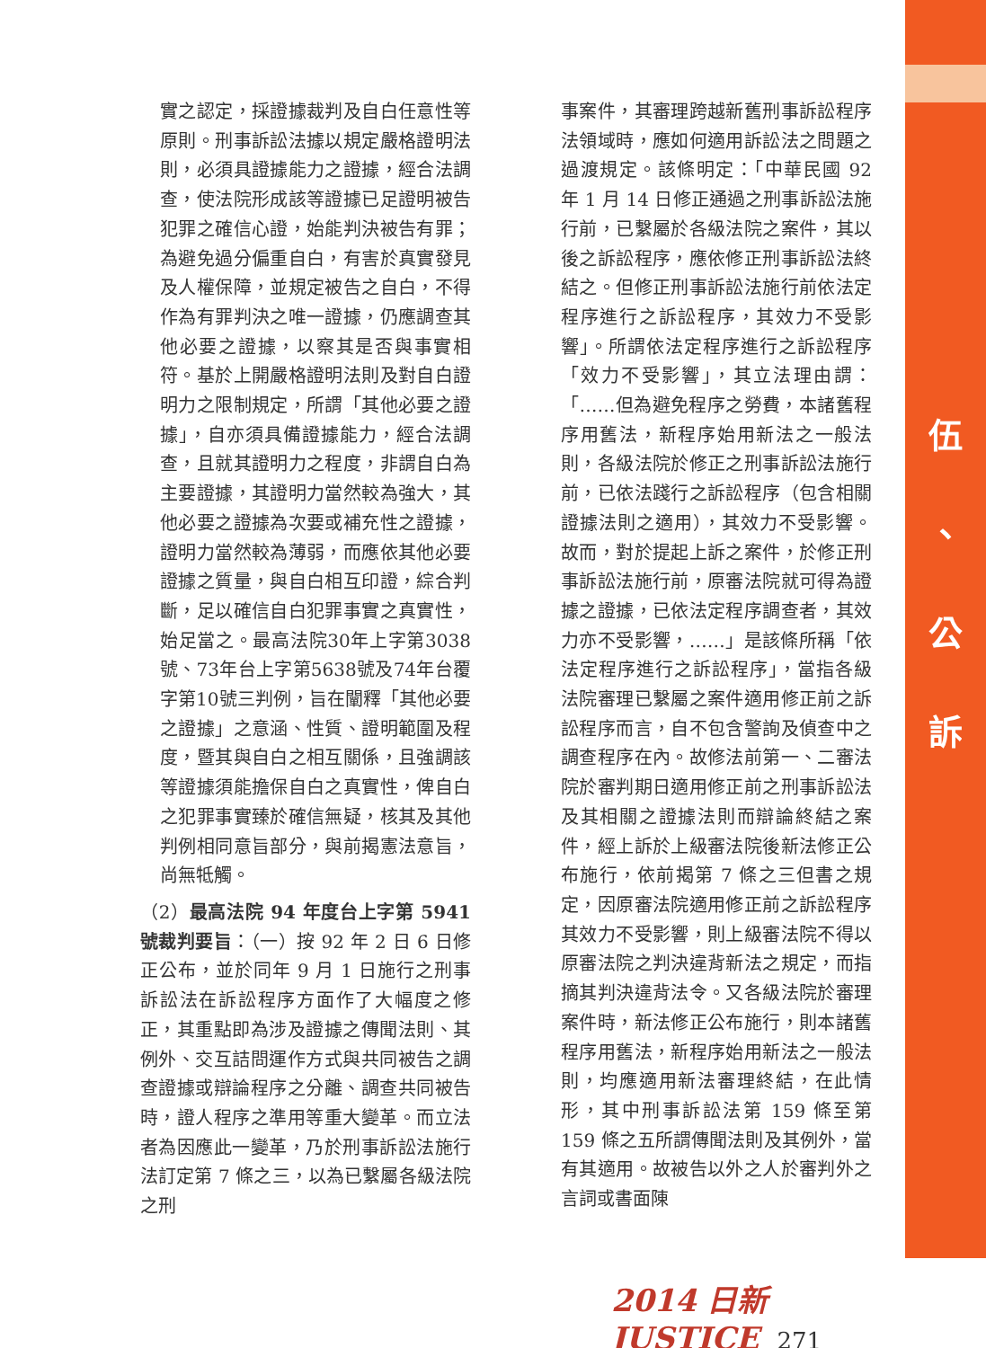實之認定，採證據裁判及自白任意性等原則。刑事訴訟法據以規定嚴格證明法則，必須具證據能力之證據，經合法調查，使法院形成該等證據已足證明被告犯罪之確信心證，始能判決被告有罪；為避免過分偏重自白，有害於真實發見及人權保障，並規定被告之自白，不得作為有罪判決之唯一證據，仍應調查其他必要之證據，以察其是否與事實相符。基於上開嚴格證明法則及對自白證明力之限制規定，所謂「其他必要之證據」，自亦須具備證據能力，經合法調查，且就其證明力之程度，非謂自白為主要證據，其證明力當然較為強大，其他必要之證據為次要或補充性之證據，證明力當然較為薄弱，而應依其他必要證據之質量，與自白相互印證，綜合判斷，足以確信自白犯罪事實之真實性，始足當之。最高法院30年上字第3038號、73年台上字第5638號及74年台覆字第10號三判例，旨在闡釋「其他必要之證據」之意涵、性質、證明範圍及程度，暨其與自白之相互關係，且強調該等證據須能擔保自白之真實性，俾自白之犯罪事實臻於確信無疑，核其及其他判例相同意旨部分，與前揭憲法意旨，尚無牴觸。
（2）最高法院 94 年度台上字第 5941 號裁判要旨：（一）按 92 年 2 日 6 日修正公布，並於同年 9 月 1 日施行之刑事訴訟法在訴訟程序方面作了大幅度之修正，其重點即為涉及證據之傳聞法則、其例外、交互詰問運作方式與共同被告之調查證據或辯論程序之分離、調查共同被告時，證人程序之準用等重大變革。而立法者為因應此一變革，乃於刑事訴訟法施行法訂定第 7 條之三，以為已繫屬各級法院之刑
事案件，其審理跨越新舊刑事訴訟程序法領域時，應如何適用訴訟法之問題之過渡規定。該條明定：「中華民國 92 年 1 月 14 日修正通過之刑事訴訟法施行前，已繫屬於各級法院之案件，其以後之訴訟程序，應依修正刑事訴訟法終結之。但修正刑事訴訟法施行前依法定程序進行之訴訟程序，其效力不受影響」。所謂依法定程序進行之訴訟程序「效力不受影響」，其立法理由謂：「……但為避免程序之勞費，本諸舊程序用舊法，新程序始用新法之一般法則，各級法院於修正之刑事訴訟法施行前，已依法踐行之訴訟程序（包含相關證據法則之適用），其效力不受影響。故而，對於提起上訴之案件，於修正刑事訴訟法施行前，原審法院就可得為證據之證據，已依法定程序調查者，其效力亦不受影響，……」是該條所稱「依法定程序進行之訴訟程序」，當指各級法院審理已繫屬之案件適用修正前之訴訟程序而言，自不包含警詢及偵查中之調查程序在內。故修法前第一、二審法院於審判期日適用修正前之刑事訴訟法及其相關之證據法則而辯論終結之案件，經上訴於上級審法院後新法修正公布施行，依前揭第 7 條之三但書之規定，因原審法院適用修正前之訴訟程序其效力不受影響，則上級審法院不得以原審法院之判決違背新法之規定，而指摘其判決違背法令。又各級法院於審理案件時，新法修正公布施行，則本諸舊程序用舊法，新程序始用新法之一般法則，均應適用新法審理終結，在此情形，其中刑事訴訟法第 159 條至第 159 條之五所謂傳聞法則及其例外，當有其適用。故被告以外之人於審判外之言詞或書面陳
伍
、
公
訴
2014 日新 JUSTICE 271